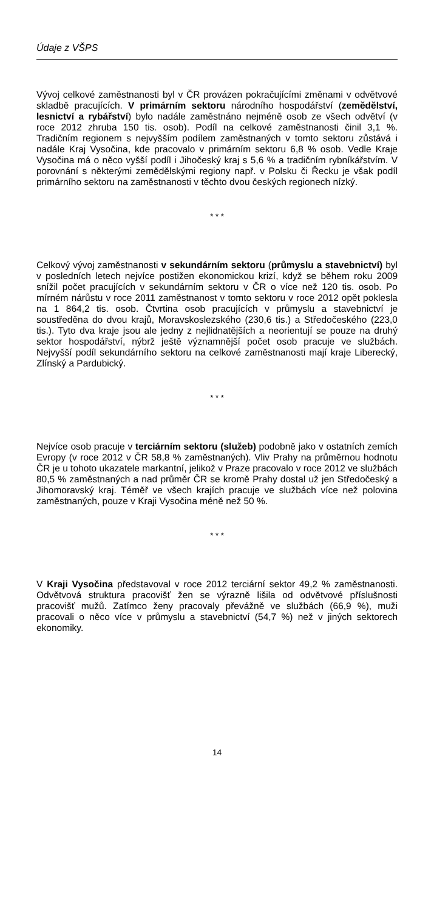Údaje z VŠPS
Vývoj celkové zaměstnanosti byl v ČR provázen pokračujícími změnami v odvětvové skladbě pracujících. V primárním sektoru národního hospodářství (zemědělství, lesnictví a rybářství) bylo nadále zaměstnáno nejméně osob ze všech odvětví (v roce 2012 zhruba 150 tis. osob). Podíl na celkové zaměstnanosti činil 3,1 %. Tradičním regionem s nejvyšším podílem zaměstnaných v tomto sektoru zůstává i nadále Kraj Vysočina, kde pracovalo v primárním sektoru 6,8 % osob. Vedle Kraje Vysočina má o něco vyšší podíl i Jihočeský kraj s 5,6 % a tradičním rybníkářstvím. V porovnání s některými zemědělskými regiony např. v Polsku či Řecku je však podíl primárního sektoru na zaměstnanosti v těchto dvou českých regionech nízký.
* * *
Celkový vývoj zaměstnanosti v sekundárním sektoru (průmyslu a stavebnictví) byl v posledních letech nejvíce postižen ekonomickou krizí, když se během roku 2009 snížil počet pracujících v sekundárním sektoru v ČR o více než 120 tis. osob. Po mírném nárůstu v roce 2011 zaměstnanost v tomto sektoru v roce 2012 opět poklesla na 1 864,2 tis. osob. Čtvrtina osob pracujících v průmyslu a stavebnictví je soustředěna do dvou krajů, Moravskoslezského (230,6 tis.) a Středočeského (223,0 tis.). Tyto dva kraje jsou ale jedny z nejlidnatějších a neorientují se pouze na druhý sektor hospodářství, nýbrž ještě významnější počet osob pracuje ve službách. Nejvyšší podíl sekundárního sektoru na celkové zaměstnanosti mají kraje Liberecký, Zlínský a Pardubický.
* * *
Nejvíce osob pracuje v terciárním sektoru (služeb) podobně jako v ostatních zemích Evropy (v roce 2012 v ČR 58,8 % zaměstnaných). Vliv Prahy na průměrnou hodnotu ČR je u tohoto ukazatele markantní, jelikož v Praze pracovalo v roce 2012 ve službách 80,5 % zaměstnaných a nad průměr ČR se kromě Prahy dostal už jen Středočeský a Jihomoravský kraj. Téměř ve všech krajích pracuje ve službách více než polovina zaměstnaných, pouze v Kraji Vysočina méně než 50 %.
* * *
V Kraji Vysočina představoval v roce 2012 terciární sektor 49,2 % zaměstnanosti. Odvětvová struktura pracovišť žen se výrazně lišila od odvětvové příslušnosti pracovišť mužů. Zatímco ženy pracovaly převážně ve službách (66,9 %), muži pracovali o něco více v průmyslu a stavebnictví (54,7 %) než v jiných sektorech ekonomiky.
14